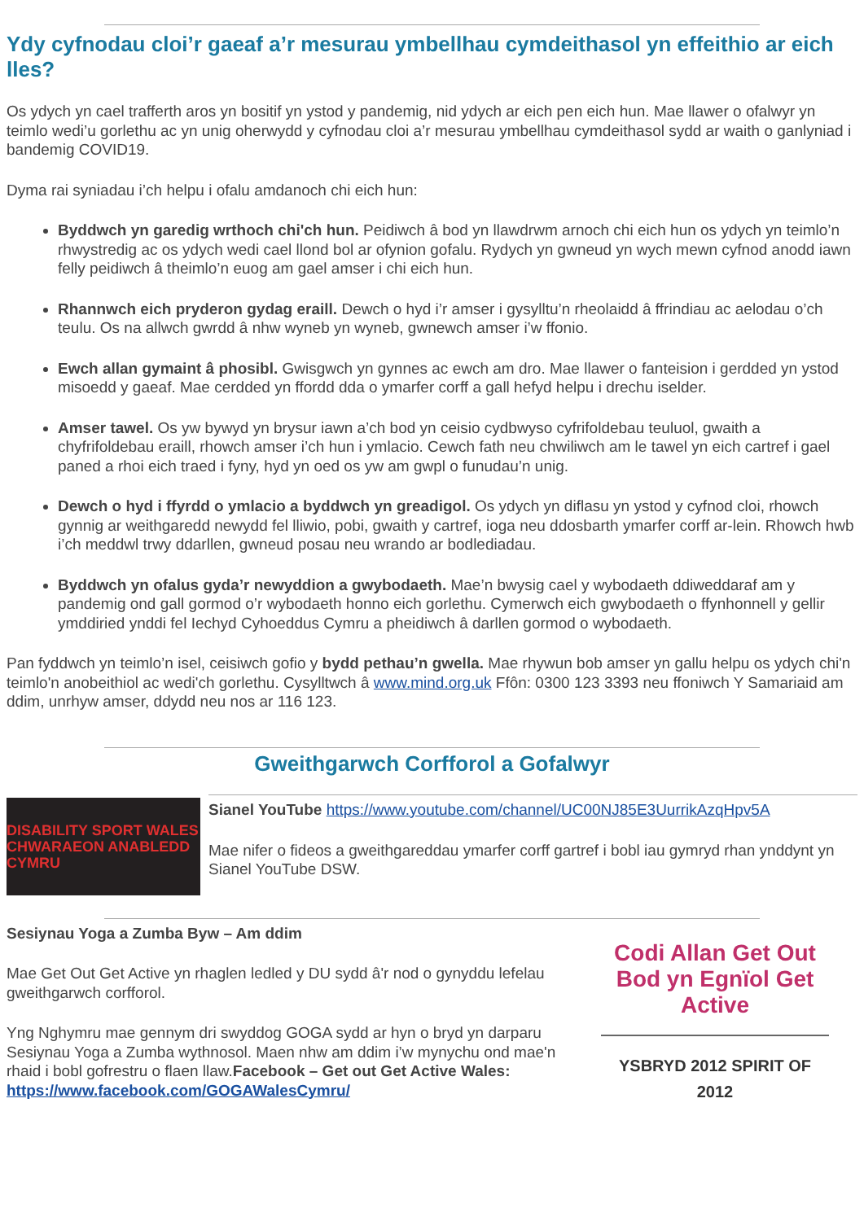Ydy cyfnodau cloi’r gaeaf a’r mesurau ymbellhau cymdeithasol yn effeithio ar eich lles?
Os ydych yn cael trafferth aros yn bositif yn ystod y pandemig, nid ydych ar eich pen eich hun. Mae llawer o ofalwyr yn teimlo wedi’u gorlethu ac yn unig oherwydd y cyfnodau cloi a’r mesurau ymbellhau cymdeithasol sydd ar waith o ganlyniad i bandemig COVID19.
Dyma rai syniadau i’ch helpu i ofalu amdanoch chi eich hun:
Byddwch yn garedig wrthoch chi'ch hun. Peidiwch â bod yn llawdrwm arnoch chi eich hun os ydych yn teimlo’n rhwystredig ac os ydych wedi cael llond bol ar ofynion gofalu. Rydych yn gwneud yn wych mewn cyfnod anodd iawn felly peidiwch â theimlo’n euog am gael amser i chi eich hun.
Rhannwch eich pryderon gydag eraill. Dewch o hyd i’r amser i gysylltu’n rheolaidd â ffrindiau ac aelodau o’ch teulu. Os na allwch gwrdd â nhw wyneb yn wyneb, gwnewch amser i’w ffonio.
Ewch allan gymaint â phosibl. Gwisgwch yn gynnes ac ewch am dro. Mae llawer o fanteision i gerdded yn ystod misoedd y gaeaf. Mae cerdded yn ffordd dda o ymarfer corff a gall hefyd helpu i drechu iselder.
Amser tawel. Os yw bywyd yn brysur iawn a’ch bod yn ceisio cydbwyso cyfrifoldebau teuluol, gwaith a chyfrifoldebau eraill, rhowch amser i’ch hun i ymlacio. Cewch fath neu chwiliwch am le tawel yn eich cartref i gael paned a rhoi eich traed i fyny, hyd yn oed os yw am gwpl o funudau’n unig.
Dewch o hyd i ffyrdd o ymlacio a byddwch yn greadigol. Os ydych yn diflasu yn ystod y cyfnod cloi, rhowch gynnig ar weithgaredd newydd fel lliwio, pobi, gwaith y cartref, ioga neu ddosbarth ymarfer corff ar-lein. Rhowch hwb i’ch meddwl trwy ddarllen, gwneud posau neu wrando ar bodlediadau.
Byddwch yn ofalus gyda’r newyddion a gwybodaeth. Mae’n bwysig cael y wybodaeth ddiweddaraf am y pandemig ond gall gormod o’r wybodaeth honno eich gorlethu. Cymerwch eich gwybodaeth o ffynhonnell y gellir ymddiried ynddi fel Iechyd Cyhoeddus Cymru a pheidiwch â darllen gormod o wybodaeth.
Pan fyddwch yn teimlo’n isel, ceisiwch gofio y bydd pethau’n gwella. Mae rhywun bob amser yn gallu helpu os ydych chi'n teimlo'n anobeithiol ac wedi'ch gorlethu. Cysylltwch â www.mind.org.uk Ffôn: 0300 123 3393 neu ffoniwch Y Samariaid am ddim, unrhyw amser, ddydd neu nos ar 116 123.
Gweithgarwch Corfforol a Gofalwyr
DISABILITY SPORT WALES
CHWARAEON ANABLEDD CYMRU
Sianel YouTube https://www.youtube.com/channel/UC00NJ85E3UurrikAzqHpv5A
Mae nifer o fideos a gweithgareddau ymarfer corff gartref i bobl iau gymryd rhan ynddynt yn Sianel YouTube DSW.
Sesiynau Yoga a Zumba Byw – Am ddim
Mae Get Out Get Active yn rhaglen ledled y DU sydd â'r nod o gynyddu lefelau gweithgarwch corfforol.
Yng Nghymru mae gennym dri swyddog GOGA sydd ar hyn o bryd yn darparu Sesiynau Yoga a Zumba wythnosol. Maen nhw am ddim i’w mynychu ond mae'n rhaid i bobl gofrestru o flaen llaw.Facebook – Get out Get Active Wales: https://www.facebook.com/GOGAWalesCymru/
Codi Allan Get Out
Bod yn Egnïol Get Active
YSBRYD 2012 SPIRIT OF 2012